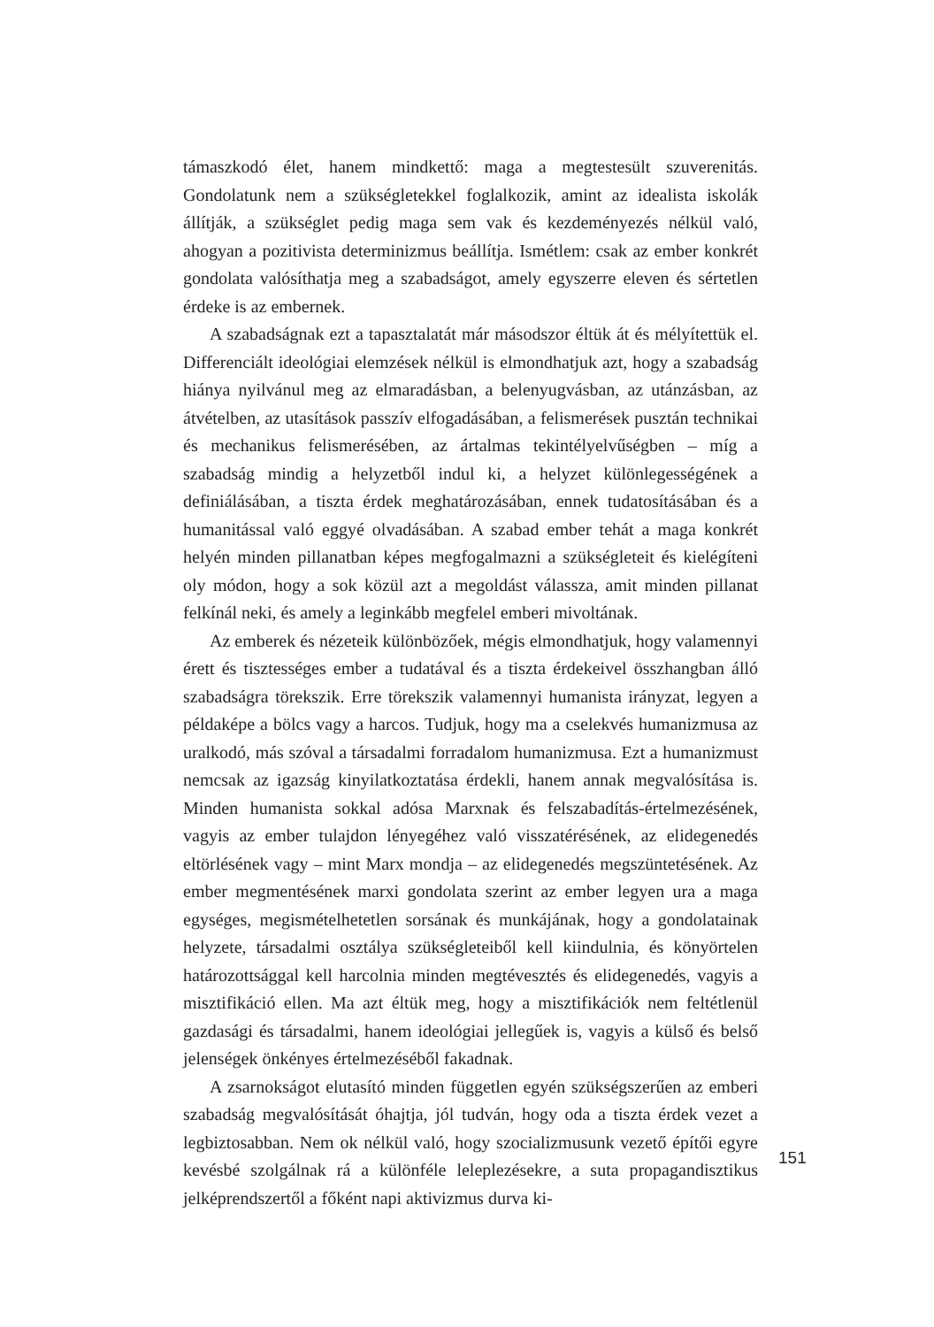támaszkodó élet, hanem mindkettő: maga a megtestesült szuverenitás. Gondolatunk nem a szükségletekkel foglalkozik, amint az idealista iskolák állítják, a szükséglet pedig maga sem vak és kezdeményezés nélkül való, ahogyan a pozitivista determinizmus beállítja. Ismétlem: csak az ember konkrét gondolata valósíthatja meg a szabadságot, amely egyszerre eleven és sértetlen érdeke is az embernek.
A szabadságnak ezt a tapasztalatát már másodszor éltük át és mélyítettük el. Differenciált ideológiai elemzések nélkül is elmondhatjuk azt, hogy a szabadság hiánya nyilvánul meg az elmaradásban, a belenyugvásban, az utánzásban, az átvételben, az utasítások passzív elfogadásában, a felismerések pusztán technikai és mechanikus felismerésében, az ártalmas tekintélyelvűségben – míg a szabadság mindig a helyzetből indul ki, a helyzet különlegességének a definiálásában, a tiszta érdek meghatározásában, ennek tudatosításában és a humanitással való eggyé olvadásában. A szabad ember tehát a maga konkrét helyén minden pillanatban képes megfogalmazni a szükségleteit és kielégíteni oly módon, hogy a sok közül azt a megoldást válassza, amit minden pillanat felkínál neki, és amely a leginkább megfelel emberi mivoltának.
Az emberek és nézeteik különbözőek, mégis elmondhatjuk, hogy valamennyi érett és tisztességes ember a tudatával és a tiszta érdekeivel összhangban álló szabadságra törekszik. Erre törekszik valamennyi humanista irányzat, legyen a példaképe a bölcs vagy a harcos. Tudjuk, hogy ma a cselekvés humanizmusa az uralkodó, más szóval a társadalmi forradalom humanizmusa. Ezt a humanizmust nemcsak az igazság kinyilatkoztatása érdekli, hanem annak megvalósítása is. Minden humanista sokkal adósa Marxnak és felszabadítás-értelmezésének, vagyis az ember tulajdon lényegéhez való visszatérésének, az elidegenedés eltörlésének vagy – mint Marx mondja – az elidegenedés megszüntetésének. Az ember megmentésének marxi gondolata szerint az ember legyen ura a maga egységes, megismételhetetlen sorsának és munkájának, hogy a gondolatainak helyzete, társadalmi osztálya szükségleteiből kell kiindulnia, és könyörtelen határozottsággal kell harcolnia minden megtévesztés és elidegenedés, vagyis a misztifikáció ellen. Ma azt éltük meg, hogy a misztifikációk nem feltétlenül gazdasági és társadalmi, hanem ideológiai jellegűek is, vagyis a külső és belső jelenségek önkényes értelmezéséből fakadnak.
A zsarnokságot elutasító minden független egyén szükségszerűen az emberi szabadság megvalósítását óhajtja, jól tudván, hogy oda a tiszta érdek vezet a legbiztosabban. Nem ok nélkül való, hogy szocializmusunk vezető építői egyre kevésbé szolgálnak rá a különféle leleplezésekre, a suta propagandisztikus jelképrendszertől a főként napi aktivizmus durva ki-
151